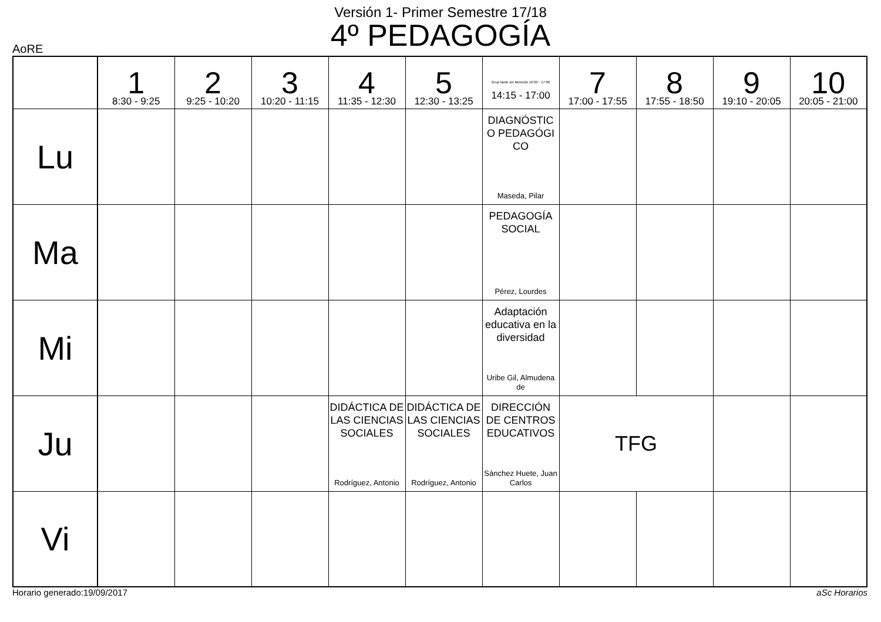Versión 1- Primer Semestre 17/18
4º PEDAGOGÍA
AoRE
| | 1 8:30 - 9:25 | 2 9:25 - 10:20 | 3 10:20 - 11:15 | 4 11:35 - 12:30 | 5 12:30 - 13:25 | Grup tarde sin Mención 16:05 - 17:00 14:15 - 17:00 | 7 17:00 - 17:55 | 8 17:55 - 18:50 | 9 19:10 - 20:05 | 10 20:05 - 21:00 |
| --- | --- | --- | --- | --- | --- | --- | --- | --- | --- | --- |
| Lu | | | | | | DIAGNÓSTIC O PEDAGÓGI CO Maseda, Pilar | | | | |
| Ma | | | | | | PEDAGOGÍA SOCIAL Pérez, Lourdes | | | | |
| Mi | | | | | | Adaptación educativa en la diversidad Uribe Gil, Almudena de | | | | |
| Ju | | | | DIDÁCTICA DE LAS CIENCIAS SOCIALES Rodríguez, Antonio | DIDÁCTICA DE LAS CIENCIAS SOCIALES Rodríguez, Antonio | DIRECCIÓN DE CENTROS EDUCATIVOS Sánchez Huete, Juan Carlos | TFG | | | |
| Vi | | | | | | | | | | |
Horario generado:19/09/2017 aSc Horarios